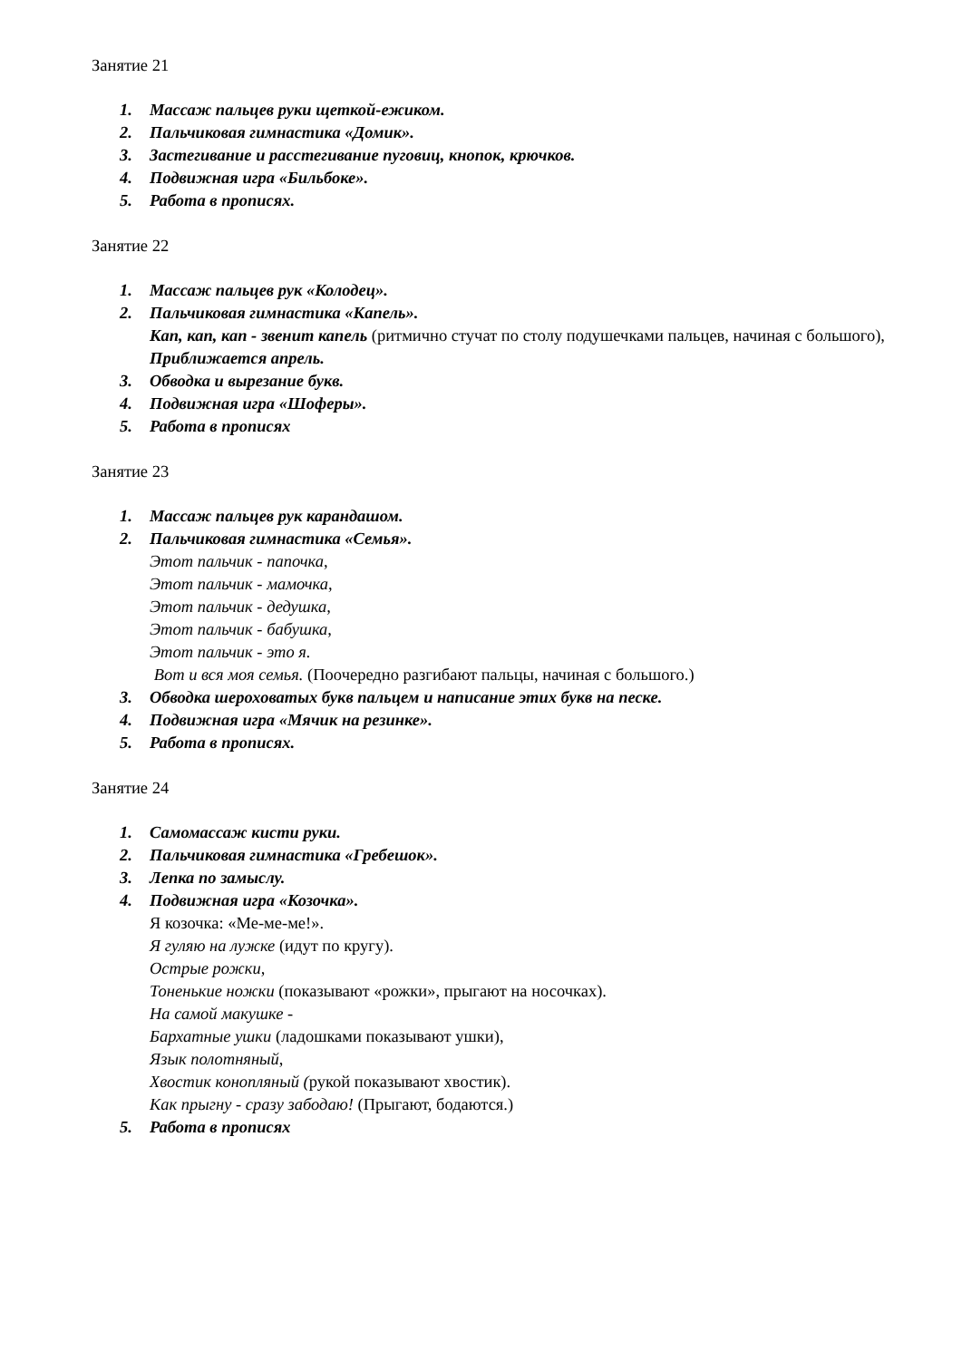Занятие 21
1. Массаж пальцев руки щеткой-ежиком.
2. Пальчиковая гимнастика «Домик».
3. Застегивание и расстегивание пуговиц, кнопок, крючков.
4. Подвижная игра «Бильбоке».
5. Работа в прописях.
Занятие 22
1. Массаж пальцев рук «Колодец».
2. Пальчиковая гимнастика «Капель».
Кап, кап, кап - звенит капель (ритмично стучат по столу подушечками пальцев, начиная с большого),
Приближается апрель.
3. Обводка и вырезание букв.
4. Подвижная игра «Шоферы».
5. Работа в прописях
Занятие 23
1. Массаж пальцев рук карандашом.
2. Пальчиковая гимнастика «Семья».
Этот пальчик - папочка,
Этот пальчик - мамочка,
Этот пальчик - дедушка,
Этот пальчик - бабушка,
Этот пальчик - это я.
Вот и вся моя семья. (Поочередно разгибают пальцы, начиная с большого.)
3. Обводка шероховатых букв пальцем и написание этих букв на песке.
4. Подвижная игра «Мячик на резинке».
5. Работа в прописях.
Занятие 24
1. Самомассаж кисти руки.
2. Пальчиковая гимнастика «Гребешок».
3. Лепка по замыслу.
4. Подвижная игра «Козочка».
Я козочка: «Ме-ме-ме!».
Я гуляю на лужке (идут по кругу).
Острые рожки,
Тоненькие ножки (показывают «рожки», прыгают на носочках).
На самой макушке -
Бархатные ушки (ладошками показывают ушки),
Язык полотняный,
Хвостик конопляный (рукой показывают хвостик).
Как прыгну - сразу забодаю! (Прыгают, бодаются.)
5. Работа в прописях